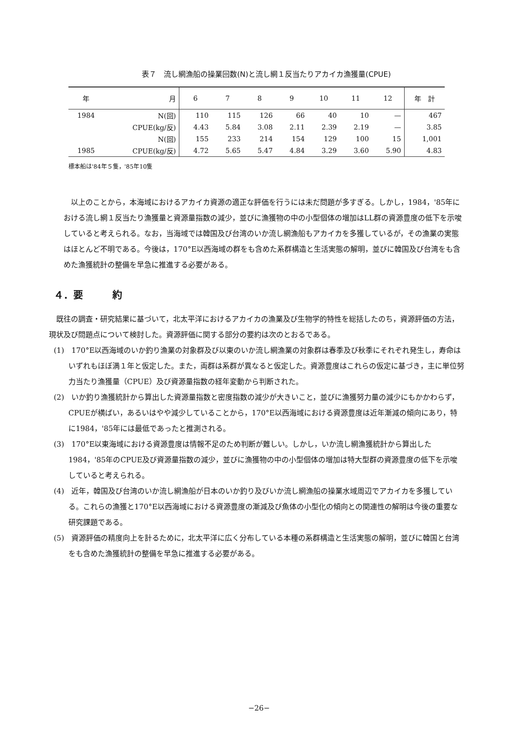表７　流し網漁船の操業回数(N)と流し網１反当たりアカイカ漁獲量(CPUE)
| 年 | 月 | 6 | 7 | 8 | 9 | 10 | 11 | 12 | 年 計 |
| --- | --- | --- | --- | --- | --- | --- | --- | --- | --- |
| 1984 | N(回) | 110 | 115 | 126 | 66 | 40 | 10 | — | 467 |
| | CPUE(kg/反) | 4.43 | 5.84 | 3.08 | 2.11 | 2.39 | 2.19 | — | 3.85 |
| | N(回) | 155 | 233 | 214 | 154 | 129 | 100 | 15 | 1,001 |
| 1985 | CPUE(kg/反) | 4.72 | 5.65 | 5.47 | 4.84 | 3.29 | 3.60 | 5.90 | 4.83 |
標本船は'84年５隻，'85年10隻
以上のことから，本海域におけるアカイカ資源の適正な評価を行うには未だ問題が多すぎる。しかし，1984，'85年における流し網１反当たり漁獲量と資源量指数の減少，並びに漁獲物の中の小型個体の増加はLL群の資源豊度の低下を示唆していると考えられる。なお，当海域では韓国及び台湾のいか流し網漁船もアカイカを多獲しているが，その漁業の実態はほとんど不明である。今後は，170°E以西海域の群をも含めた系群構造と生活実態の解明，並びに韓国及び台湾をも含めた漁獲統計の整備を早急に推進する必要がある。
４．要　　　約
既往の調査・研究結果に基づいて，北太平洋におけるアカイカの漁業及び生物学的特性を総括したのち，資源評価の方法，現状及び問題点について検討した。資源評価に関する部分の要約は次のとおるである。
(1)　170°E以西海域のいか釣り漁業の対象群及び以東のいか流し網漁業の対象群は春季及び秋季にそれぞれ発生し，寿命はいずれもほぼ満１年と仮定した。また，両群は系群が異なると仮定した。資源豊度はこれらの仮定に基づき，主に単位努力当たり漁獲量（CPUE）及び資源量指数の経年変動から判断された。
(2)　いか釣り漁獲統計から算出した資源量指数と密度指数の減少が大きいこと，並びに漁獲努力量の減少にもかかわらず，CPUEが横ばい，あるいはやや減少していることから，170°E以西海域における資源豊度は近年漸減の傾向にあり，特に1984，'85年には最低であったと推測される。
(3)　170°E以東海域における資源豊度は情報不足のため判断が難しい。しかし，いか流し網漁獲統計から算出した1984，'85年のCPUE及び資源量指数の減少，並びに漁獲物の中の小型個体の増加は特大型群の資源豊度の低下を示唆していると考えられる。
(4)　近年，韓国及び台湾のいか流し網漁船が日本のいか釣り及びいか流し網漁船の操業水域周辺でアカイカを多獲している。これらの漁獲と170°E以西海域における資源豊度の漸減及び魚体の小型化の傾向との関連性の解明は今後の重要な研究課題である。
(5)　資源評価の精度向上を計るために，北太平洋に広く分布している本種の系群構造と生活実態の解明，並びに韓国と台湾をも含めた漁獲統計の整備を早急に推進する必要がある。
−26−